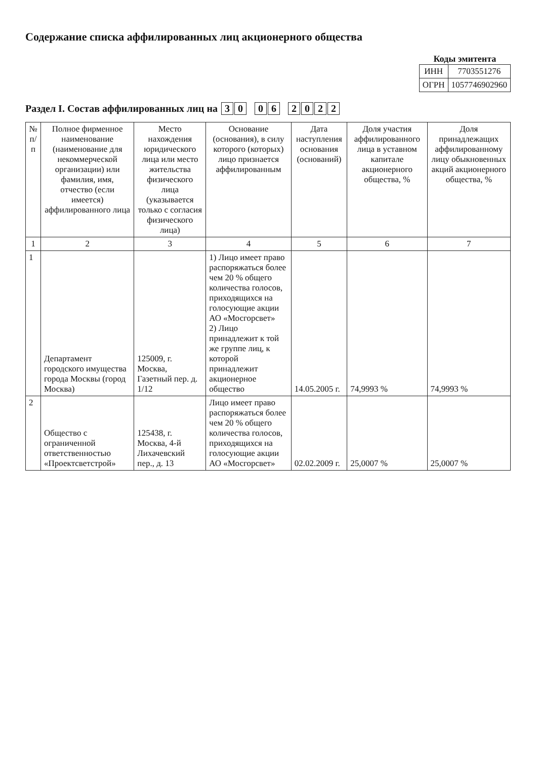Содержание списка аффилированных лиц акционерного общества
Коды эмитента
| ИНН | 7703551276 |
| ОГРН | 1057746902960 |
Раздел I. Состав аффилированных лиц на 3 0 0 6 2022
| № п/п | Полное фирменное наименование (наименование для некоммерческой организации) или фамилия, имя, отчество (если имеется) аффилированного лица | Место нахождения юридического лица или место жительства физического лица (указывается только с согласия физического лица) | Основание (основания), в силу которого (которых) лицо признается аффилированным | Дата наступления основания (оснований) | Доля участия аффилированного лица в уставном капитале акционерного общества, % | Доля принадлежащих аффилированному лицу обыкновенных акций акционерного общества, % |
| --- | --- | --- | --- | --- | --- | --- |
| 1 | 2 | 3 | 4 | 5 | 6 | 7 |
| 1 | Департамент городского имущества города Москвы (город Москва) | 125009, г. Москва, Газетный пер. д. 1/12 | 1) Лицо имеет право распоряжаться более чем 20 % общего количества голосов, приходящихся на голосующие акции АО «Мосгорсвет» 2) Лицо принадлежит к той же группе лиц, к которой принадлежит акционерное общество | 14.05.2005 г. | 74,9993 % | 74,9993 % |
| 2 | Общество с ограниченной ответственностью «Проектсветстрой» | 125438, г. Москва, 4-й Лихачевский пер., д. 13 | Лицо имеет право распоряжаться более чем 20 % общего количества голосов, приходящихся на голосующие акции АО «Мосгорсвет» | 02.02.2009 г. | 25,0007 % | 25,0007 % |